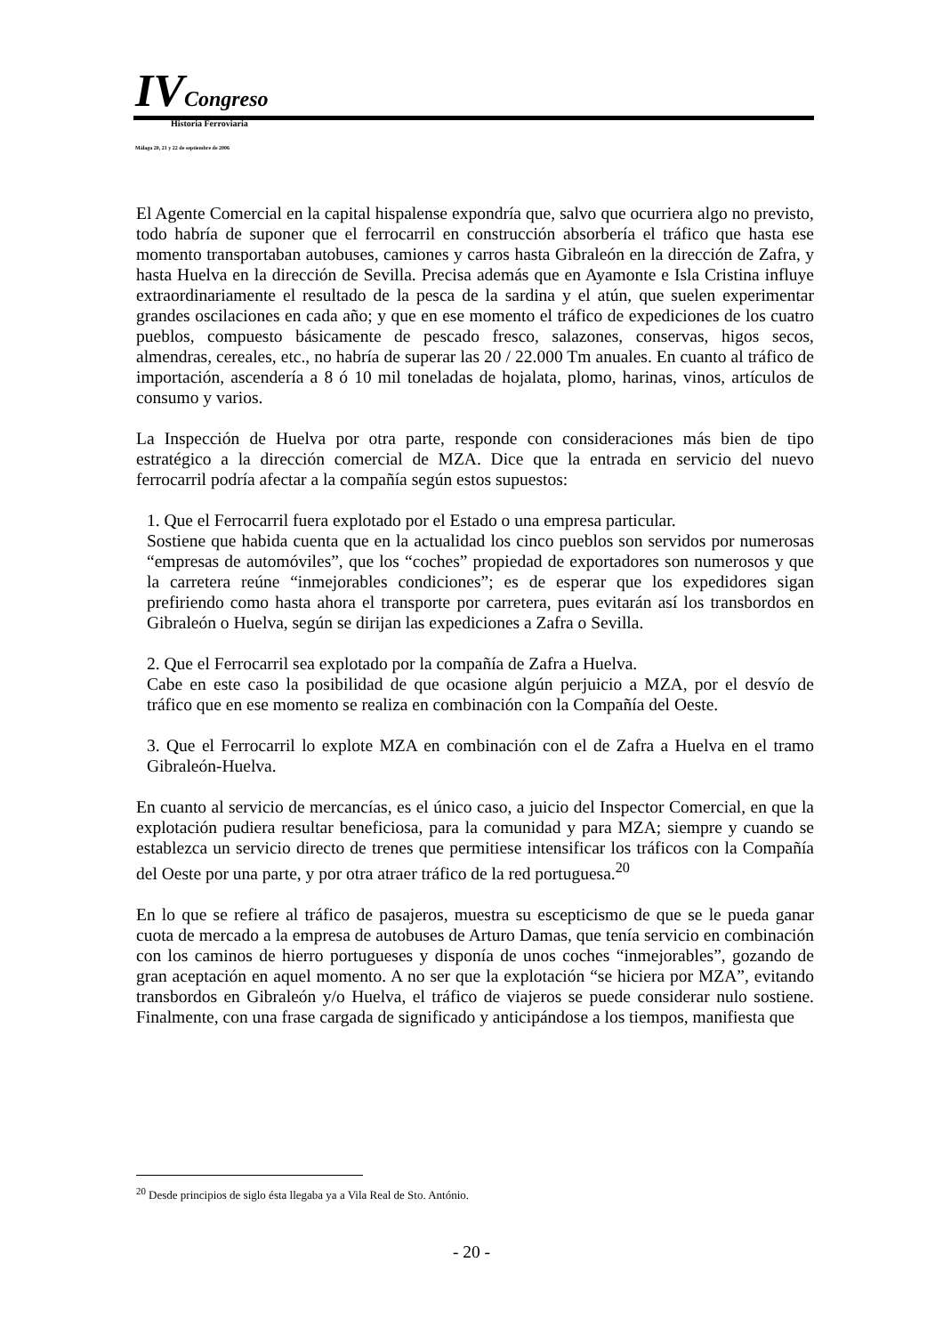IV Congreso
Historia Ferroviaria
Málaga 20, 21 y 22 de septiembre de 2006
El Agente Comercial en la capital hispalense expondría que, salvo que ocurriera algo no previsto, todo habría de suponer que el ferrocarril en construcción absorbería el tráfico que hasta ese momento transportaban autobuses, camiones y carros hasta Gibraleón en la dirección de Zafra, y hasta Huelva en la dirección de Sevilla. Precisa además que en Ayamonte e Isla Cristina influye extraordinariamente el resultado de la pesca de la sardina y el atún, que suelen experimentar grandes oscilaciones en cada año; y que en ese momento el tráfico de expediciones de los cuatro pueblos, compuesto básicamente de pescado fresco, salazones, conservas, higos secos, almendras, cereales, etc., no habría de superar las 20 / 22.000 Tm anuales. En cuanto al tráfico de importación, ascendería a 8 ó 10 mil toneladas de hojalata, plomo, harinas, vinos, artículos de consumo y varios.
La Inspección de Huelva por otra parte, responde con consideraciones más bien de tipo estratégico a la dirección comercial de MZA. Dice que la entrada en servicio del nuevo ferrocarril podría afectar a la compañía según estos supuestos:
1. Que el Ferrocarril fuera explotado por el Estado o una empresa particular.
Sostiene que habida cuenta que en la actualidad los cinco pueblos son servidos por numerosas “empresas de automóviles”, que los “coches” propiedad de exportadores son numerosos y que la carretera reúne “inmejorables condiciones”; es de esperar que los expedidores sigan prefiriendo como hasta ahora el transporte por carretera, pues evitarán así los transbordos en Gibraleón o Huelva, según se dirijan las expediciones a Zafra o Sevilla.
2. Que el Ferrocarril sea explotado por la compañía de Zafra a Huelva.
Cabe en este caso la posibilidad de que ocasione algún perjuicio a MZA, por el desvío de tráfico que en ese momento se realiza en combinación con la Compañía del Oeste.
3. Que el Ferrocarril lo explote MZA en combinación con el de Zafra a Huelva en el tramo Gibraleón-Huelva.
En cuanto al servicio de mercancías, es el único caso, a juicio del Inspector Comercial, en que la explotación pudiera resultar beneficiosa, para la comunidad y para MZA; siempre y cuando se establezca un servicio directo de trenes que permitiese intensificar los tráficos con la Compañía del Oeste por una parte, y por otra atraer tráfico de la red portuguesa.<sup>20</sup>
En lo que se refiere al tráfico de pasajeros, muestra su escepticismo de que se le pueda ganar cuota de mercado a la empresa de autobuses de Arturo Damas, que tenía servicio en combinación con los caminos de hierro portugueses y disponía de unos coches “inmejorables”, gozando de gran aceptación en aquel momento. A no ser que la explotación “se hiciera por MZA”, evitando transbordos en Gibraleón y/o Huelva, el tráfico de viajeros se puede considerar nulo sostiene. Finalmente, con una frase cargada de significado y anticipándose a los tiempos, manifiesta que
<sup>20</sup> Desde principios de siglo ésta llegaba ya a Vila Real de Sto. António.
- 20 -